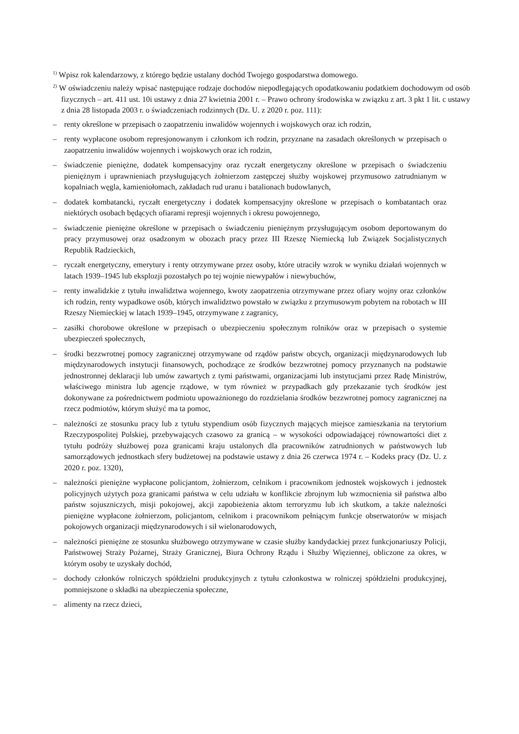<sup>1)</sup> Wpisz rok kalendarzowy, z którego będzie ustalany dochód Twojego gospodarstwa domowego.
<sup>2)</sup> W oświadczeniu należy wpisać następujące rodzaje dochodów niepodlegających opodatkowaniu podatkiem dochodowym od osób fizycznych – art. 411 ust. 10i ustawy z dnia 27 kwietnia 2001 r. – Prawo ochrony środowiska w związku z art. 3 pkt 1 lit. c ustawy z dnia 28 listopada 2003 r. o świadczeniach rodzinnych (Dz. U. z 2020 r. poz. 111):
– renty określone w przepisach o zaopatrzeniu inwalidów wojennych i wojskowych oraz ich rodzin,
– renty wypłacone osobom represjonowanym i członkom ich rodzin, przyznane na zasadach określonych w przepisach o zaopatrzeniu inwalidów wojennych i wojskowych oraz ich rodzin,
– świadczenie pieniężne, dodatek kompensacyjny oraz ryczałt energetyczny określone w przepisach o świadczeniu pieniężnym i uprawnieniach przysługujących żołnierzom zastępczej służby wojskowej przymusowo zatrudnianym w kopalniach węgla, kamieniołomach, zakładach rud uranu i batalionach budowlanych,
– dodatek kombatancki, ryczałt energetyczny i dodatek kompensacyjny określone w przepisach o kombatantach oraz niektórych osobach będących ofiarami represji wojennych i okresu powojennego,
– świadczenie pieniężne określone w przepisach o świadczeniu pieniężnym przysługującym osobom deportowanym do pracy przymusowej oraz osadzonym w obozach pracy przez III Rzeszę Niemiecką lub Związek Socjalistycznych Republik Radzieckich,
– ryczałt energetyczny, emerytury i renty otrzymywane przez osoby, które utraciły wzrok w wyniku działań wojennych w latach 1939–1945 lub eksplozji pozostałych po tej wojnie niewypałów i niewybuchów,
– renty inwalidzkie z tytułu inwalidztwa wojennego, kwoty zaopatrzenia otrzymywane przez ofiary wojny oraz członków ich rodzin, renty wypadkowe osób, których inwalidztwo powstało w związku z przymusowym pobytem na robotach w III Rzeszy Niemieckiej w latach 1939–1945, otrzymywane z zagranicy,
– zasiłki chorobowe określone w przepisach o ubezpieczeniu społecznym rolników oraz w przepisach o systemie ubezpieczeń społecznych,
– środki bezzwrotnej pomocy zagranicznej otrzymywane od rządów państw obcych, organizacji międzynarodowych lub międzynarodowych instytucji finansowych, pochodzące ze środków bezzwrotnej pomocy przyznanych na podstawie jednostronnej deklaracji lub umów zawartych z tymi państwami, organizacjami lub instytucjami przez Radę Ministrów, właściwego ministra lub agencje rządowe, w tym również w przypadkach gdy przekazanie tych środków jest dokonywane za pośrednictwem podmiotu upoważnionego do rozdzielania środków bezzwrotnej pomocy zagranicznej na rzecz podmiotów, którym służyć ma ta pomoc,
– należności ze stosunku pracy lub z tytułu stypendium osób fizycznych mających miejsce zamieszkania na terytorium Rzeczypospolitej Polskiej, przebywających czasowo za granicą – w wysokości odpowiadającej równowartości diet z tytułu podróży służbowej poza granicami kraju ustalonych dla pracowników zatrudnionych w państwowych lub samorządowych jednostkach sfery budżetowej na podstawie ustawy z dnia 26 czerwca 1974 r. – Kodeks pracy (Dz. U. z 2020 r. poz. 1320),
– należności pieniężne wypłacone policjantom, żołnierzom, celnikom i pracownikom jednostek wojskowych i jednostek policyjnych użytych poza granicami państwa w celu udziału w konflikcie zbrojnym lub wzmocnienia sił państwa albo państw sojuszniczych, misji pokojowej, akcji zapobieżenia aktom terroryzmu lub ich skutkom, a także należności pieniężne wypłacone żołnierzom, policjantom, celnikom i pracownikom pełniącym funkcje obserwatorów w misjach pokojowych organizacji międzynarodowych i sił wielonarodowych,
– należności pieniężne ze stosunku służbowego otrzymywane w czasie służby kandydackiej przez funkcjonariuszy Policji, Państwowej Straży Pożarnej, Straży Granicznej, Biura Ochrony Rządu i Służby Więziennej, obliczone za okres, w którym osoby te uzyskały dochód,
– dochody członków rolniczych spółdzielni produkcyjnych z tytułu członkostwa w rolniczej spółdzielni produkcyjnej, pomniejszone o składki na ubezpieczenia społeczne,
– alimenty na rzecz dzieci,